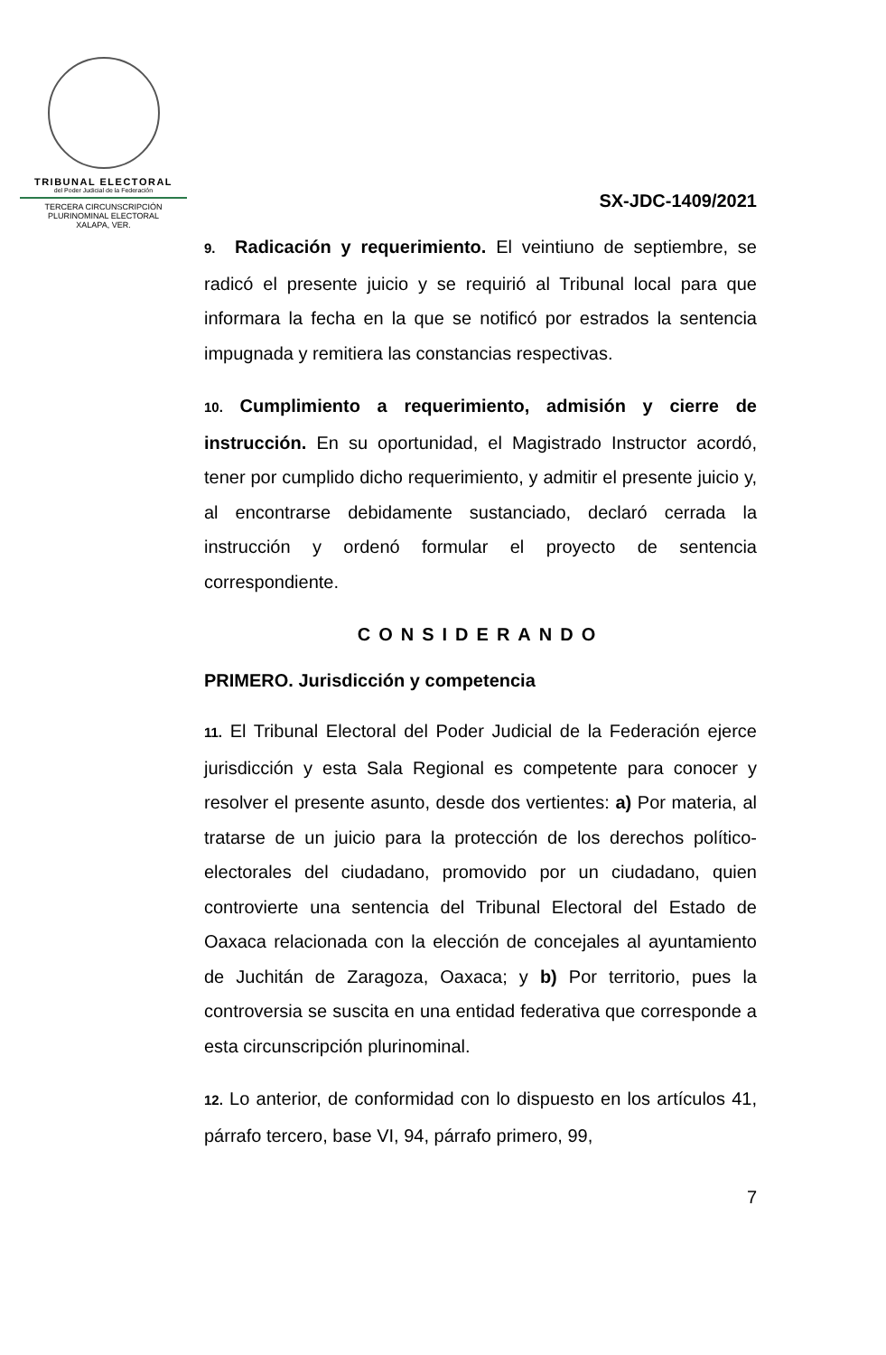TRIBUNAL ELECTORAL
del Poder Judicial de la Federación
TERCERA CIRCUNSCRIPCIÓN
PLURINOMINAL ELECTORAL
XALAPA, VER.
SX-JDC-1409/2021
9. Radicación y requerimiento. El veintiuno de septiembre, se radicó el presente juicio y se requirió al Tribunal local para que informara la fecha en la que se notificó por estrados la sentencia impugnada y remitiera las constancias respectivas.
10. Cumplimiento a requerimiento, admisión y cierre de instrucción. En su oportunidad, el Magistrado Instructor acordó, tener por cumplido dicho requerimiento, y admitir el presente juicio y, al encontrarse debidamente sustanciado, declaró cerrada la instrucción y ordenó formular el proyecto de sentencia correspondiente.
CONSIDERANDO
PRIMERO. Jurisdicción y competencia
11. El Tribunal Electoral del Poder Judicial de la Federación ejerce jurisdicción y esta Sala Regional es competente para conocer y resolver el presente asunto, desde dos vertientes: a) Por materia, al tratarse de un juicio para la protección de los derechos político-electorales del ciudadano, promovido por un ciudadano, quien controvierte una sentencia del Tribunal Electoral del Estado de Oaxaca relacionada con la elección de concejales al ayuntamiento de Juchitán de Zaragoza, Oaxaca; y b) Por territorio, pues la controversia se suscita en una entidad federativa que corresponde a esta circunscripción plurinominal.
12. Lo anterior, de conformidad con lo dispuesto en los artículos 41, párrafo tercero, base VI, 94, párrafo primero, 99,
7